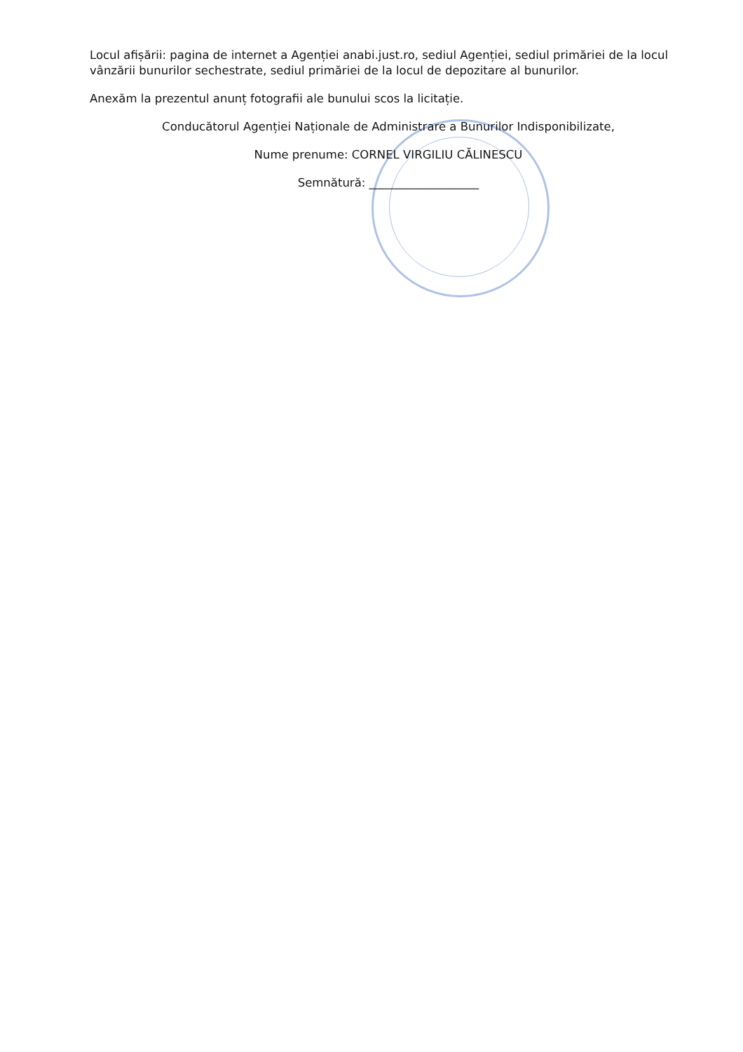Locul afișării: pagina de internet a Agenției anabi.just.ro, sediul Agenției, sediul primăriei de la locul vânzării bunurilor sechestrate, sediul primăriei de la locul de depozitare al bunurilor.
Anexăm la prezentul anunț fotografii ale bunului scos la licitație.
Conducătorul Agenției Naționale de Administrare a Bunurilor Indisponibilizate,
Nume prenume: CORNEL VIRGILIU CĂLINESCU
Semnătură: ___________________